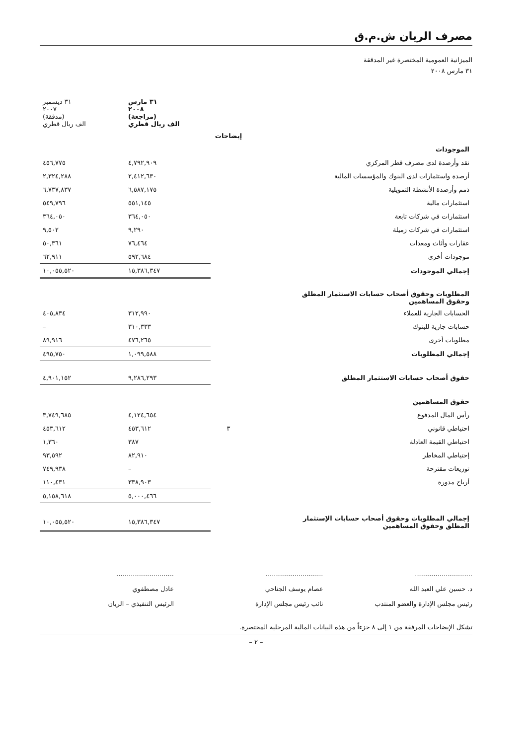مصرف الريان ش.م.ق
الميزانية العمومية المختصرة غير المدققة
٣١ مارس ٢٠٠٨
| | | ٣١ مارس ٢٠٠٨ (مراجعة) الف ريال قطري | ٣١ ديسمبر ٢٠٠٧ (مدققة) الف ريال قطري |
| --- | --- | --- | --- |
| | إيضاحات | | |
| الموجودات | | | |
| نقد وأرصدة لدى مصرف قطر المركزي | | ٤,٧٩٢,٩٠٩ | ٤٥٦,٧٧٥ |
| أرصدة واستثمارات لدى البنوك والمؤسسات المالية | | ٢,٤١٢,٦٣٠ | ٢,٣٢٤,٢٨٨ |
| ذمم وأرصدة الأنشطة التمويلية | | ٦,٥٨٧,١٧٥ | ٦,٧٣٧,٨٣٧ |
| استثمارات مالية | | ٥٥١,١٤٥ | ٥٤٩,٧٩٦ |
| استثمارات في شركات تابعة | | ٣٦٤,٠٥٠ | ٣٦٤,٠٥٠ |
| استثمارات في شركات زميلة | | ٩,٢٩٠ | ٩,٥٠٢ |
| عقارات وأثاث ومعدات | | ٧٦,٤٦٤ | ٥٠,٣٦١ |
| موجودات أخرى | | ٥٩٢,٦٨٤ | ٦٢,٩١١ |
| إجمالي الموجودات | | ١٥,٣٨٦,٣٤٧ | ١٠,٠٥٥,٥٢٠ |
| المطلوبات وحقوق أصحاب حسابات الاستثمار المطلق وحقوق المساهمين | | | |
| الحسابات الجارية للعملاء | | ٣١٢,٩٩٠ | ٤٠٥,٨٣٤ |
| حسابات جارية للبنوك | | ٣١٠,٣٣٣ | – |
| مطلوبات أخرى | | ٤٧٦,٢٦٥ | ٨٩,٩١٦ |
| إجمالي المطلوبات | | ١,٠٩٩,٥٨٨ | ٤٩٥,٧٥٠ |
| حقوق أصحاب حسابات الاستثمار المطلق | | ٩,٢٨٦,٢٩٣ | ٤,٩٠١,١٥٢ |
| حقوق المساهمين | | | |
| رأس المال المدفوع | | ٤,١٢٤,٦٥٤ | ٣,٧٤٩,٦٨٥ |
| احتياطي قانوني | ٣ | ٤٥٣,٦١٢ | ٤٥٣,٦١٢ |
| احتياطي القيمة العادلة | | ٣٨٧ | ١,٣٦٠ |
| إحتياطي المخاطر | | ٨٢,٩١٠ | ٩٣,٥٩٢ |
| توزيعات مقترحة | | – | ٧٤٩,٩٣٨ |
| أرباح مدورة | | ٣٣٨,٩٠٣ | ١١٠,٤٣١ |
| | | ٥,٠٠٠,٤٦٦ | ٥,١٥٨,٦١٨ |
| إجمالي المطلوبات وحقوق أصحاب حسابات الإستثمار المطلق وحقوق المساهمين | | ١٥,٣٨٦,٣٤٧ | ١٠,٠٥٥,٥٢٠ |
............................
د. حسين علي العبد الله
رئيس مجلس الإدارة والعضو المنتدب
............................
عصام يوسف الجناحي
نائب رئيس مجلس الإدارة
............................
عادل مصطفوي
الرئيس التنفيذي – الريان
تشكل الإيضاحات المرفقة من ١ إلى ٨ جزءاً من هذه البيانات المالية المرحلية المختصرة.
– ٢ –